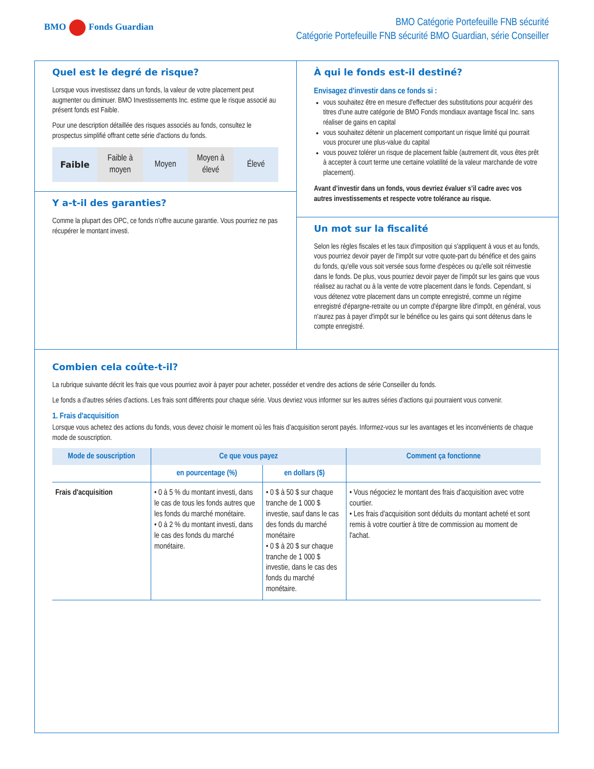BMO Fonds Guardian
BMO Catégorie Portefeuille FNB sécurité
Catégorie Portefeuille FNB sécurité BMO Guardian, série Conseiller
Quel est le degré de risque?
Lorsque vous investissez dans un fonds, la valeur de votre placement peut augmenter ou diminuer. BMO Investissements Inc. estime que le risque associé au présent fonds est Faible.
Pour une description détaillée des risques associés au fonds, consultez le prospectus simplifié offrant cette série d'actions du fonds.
Faible Faible à
moyen
Moyen Moyen à
élevé
Élevé
Y a-t-il des garanties?
Comme la plupart des OPC, ce fonds n'offre aucune garantie. Vous pourriez ne pas récupérer le montant investi.
À qui le fonds est-il destiné?
Envisagez d'investir dans ce fonds si :
vous souhaitez être en mesure d'effectuer des substitutions pour acquérir des titres d'une autre catégorie de BMO Fonds mondiaux avantage fiscal Inc. sans réaliser de gains en capital
vous souhaitez détenir un placement comportant un risque limité qui pourrait vous procurer une plus-value du capital
vous pouvez tolérer un risque de placement faible (autrement dit, vous êtes prêt à accepter à court terme une certaine volatilité de la valeur marchande de votre placement).
Avant d’investir dans un fonds, vous devriez évaluer s’il cadre avec vos autres investissements et respecte votre tolérance au risque.
Un mot sur la fiscalité
Selon les règles fiscales et les taux d'imposition qui s'appliquent à vous et au fonds, vous pourriez devoir payer de l'impôt sur votre quote-part du bénéfice et des gains du fonds, qu'elle vous soit versée sous forme d'espèces ou qu'elle soit réinvestie dans le fonds. De plus, vous pourriez devoir payer de l'impôt sur les gains que vous réalisez au rachat ou à la vente de votre placement dans le fonds. Cependant, si vous détenez votre placement dans un compte enregistré, comme un régime enregistré d'épargne-retraite ou un compte d'épargne libre d'impôt, en général, vous n'aurez pas à payer d'impôt sur le bénéfice ou les gains qui sont détenus dans le compte enregistré.
Combien cela coûte-t-il?
La rubrique suivante décrit les frais que vous pourriez avoir à payer pour acheter, posséder et vendre des actions de série Conseiller du fonds.
Le fonds a d'autres séries d'actions. Les frais sont différents pour chaque série. Vous devriez vous informer sur les autres séries d'actions qui pourraient vous convenir.
1. Frais d'acquisition
Lorsque vous achetez des actions du fonds, vous devez choisir le moment où les frais d’acquisition seront payés. Informez-vous sur les avantages et les inconvénients de chaque mode de souscription.
| Mode de souscription | Ce que vous payez | | Comment ça fonctionne |
| --- | --- | --- | --- |
| | en pourcentage (%) | en dollars ($) | |
| Frais d'acquisition | • 0 à 5 % du montant investi, dans le cas de tous les fonds autres que les fonds du marché monétaire. • 0 à 2 % du montant investi, dans le cas des fonds du marché monétaire. | • 0 $ à 50 $ sur chaque tranche de 1 000 $ investie, sauf dans le cas des fonds du marché monétaire • 0 $ à 20 $ sur chaque tranche de 1 000 $ investie, dans le cas des fonds du marché monétaire. | • Vous négociez le montant des frais d'acquisition avec votre courtier. • Les frais d'acquisition sont déduits du montant acheté et sont remis à votre courtier à titre de commission au moment de l'achat. |